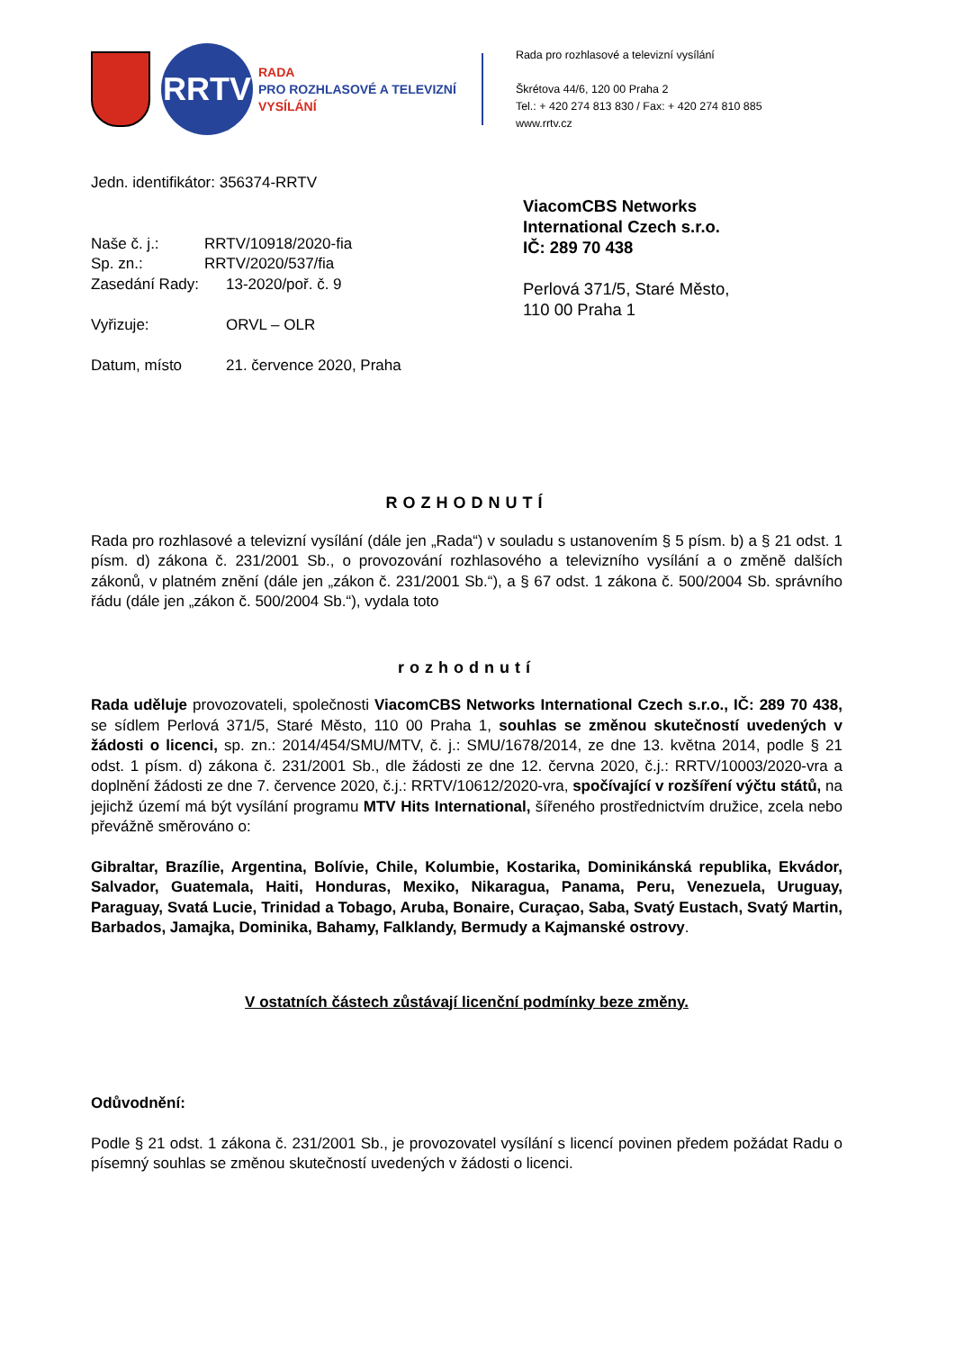RRTV
RADA
PRO ROZHLASOVÉ A TELEVIZNÍ
VYSÍLÁNÍ
Rada pro rozhlasové a televizní vysílání
Škrétova 44/6, 120 00 Praha 2
Tel.: + 420 274 813 830 / Fax: + 420 274 810 885
www.rrtv.cz
Jedn. identifikátor: 356374-RRTV
Naše č. j.: RRTV/10918/2020-fia
Sp. zn.: RRTV/2020/537/fia
Zasedání Rady: 13-2020/poř. č. 9
Vyřizuje: ORVL – OLR
Datum, místo 21. července 2020, Praha
ViacomCBS Networks
International Czech s.r.o.
IČ: 289 70 438
Perlová 371/5, Staré Město,
110 00 Praha 1
ROZHODNUTÍ
Rada pro rozhlasové a televizní vysílání (dále jen „Rada“) v souladu s ustanovením § 5 písm. b) a § 21 odst. 1 písm. d) zákona č. 231/2001 Sb., o provozování rozhlasového a televizního vysílání a o změně dalších zákonů, v platném znění (dále jen „zákon č. 231/2001 Sb.“), a § 67 odst. 1 zákona č. 500/2004 Sb. správního řádu (dále jen „zákon č. 500/2004 Sb.“), vydala toto
rozhodnutí
Rada uděluje provozovateli, společnosti ViacomCBS Networks International Czech s.r.o., IČ: 289 70 438, se sídlem Perlová 371/5, Staré Město, 110 00 Praha 1, souhlas se změnou skutečností uvedených v žádosti o licenci, sp. zn.: 2014/454/SMU/MTV, č. j.: SMU/1678/2014, ze dne 13. května 2014, podle § 21 odst. 1 písm. d) zákona č. 231/2001 Sb., dle žádosti ze dne 12. června 2020, č.j.: RRTV/10003/2020-vra a doplnění žádosti ze dne 7. července 2020, č.j.: RRTV/10612/2020-vra, spočívající v rozšíření výčtu států, na jejichž území má být vysílání programu MTV Hits International, šířeného prostřednictvím družice, zcela nebo převážně směrováno o:
Gibraltar, Brazílie, Argentina, Bolívie, Chile, Kolumbie, Kostarika, Dominikánská republika, Ekvádor, Salvador, Guatemala, Haiti, Honduras, Mexiko, Nikaragua, Panama, Peru, Venezuela, Uruguay, Paraguay, Svatá Lucie, Trinidad a Tobago, Aruba, Bonaire, Curaçao, Saba, Svatý Eustach, Svatý Martin, Barbados, Jamajka, Dominika, Bahamy, Falklandy, Bermudy a Kajmanské ostrovy.
V ostatních částech zůstávají licenční podmínky beze změny.
Odůvodnění:
Podle § 21 odst. 1 zákona č. 231/2001 Sb., je provozovatel vysílání s licencí povinen předem požádat Radu o písemný souhlas se změnou skutečností uvedených v žádosti o licenci.